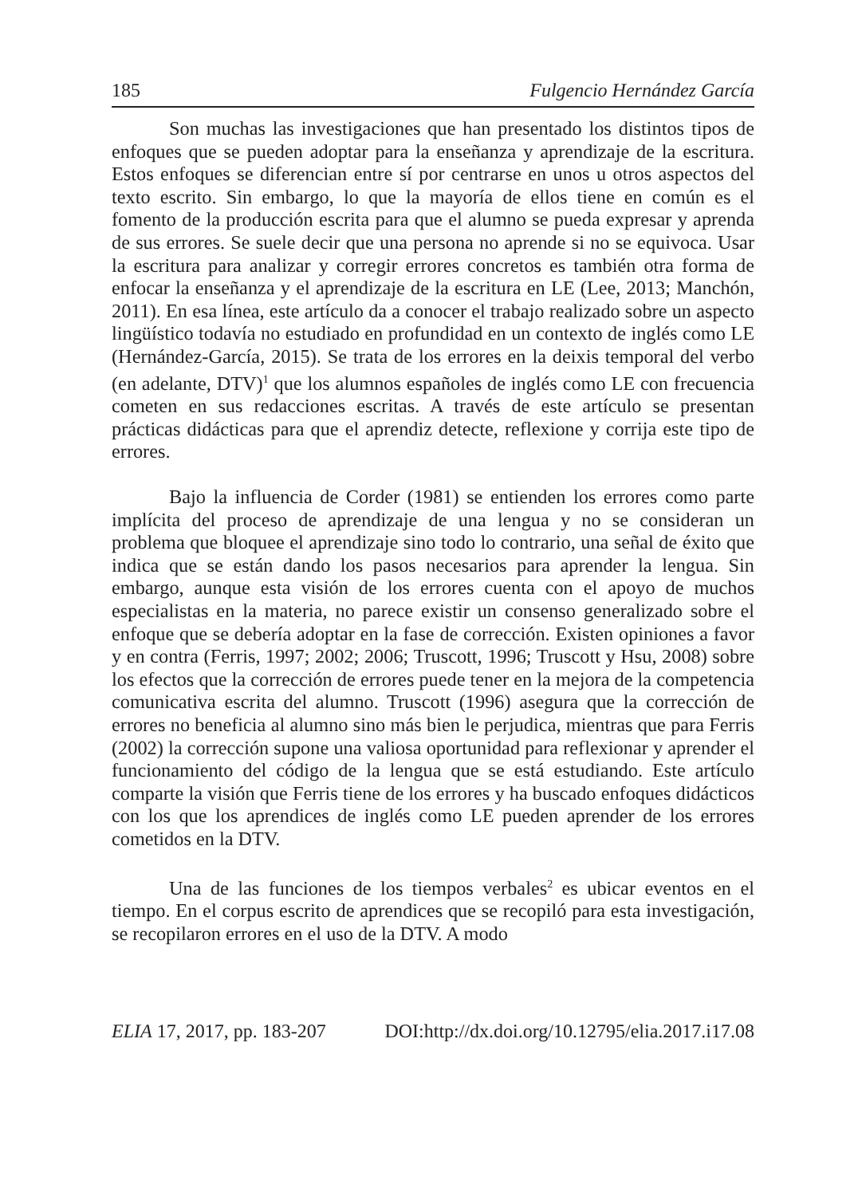185 Fulgencio Hernández García
Son muchas las investigaciones que han presentado los distintos tipos de enfoques que se pueden adoptar para la enseñanza y aprendizaje de la escritura. Estos enfoques se diferencian entre sí por centrarse en unos u otros aspectos del texto escrito. Sin embargo, lo que la mayoría de ellos tiene en común es el fomento de la producción escrita para que el alumno se pueda expresar y aprenda de sus errores. Se suele decir que una persona no aprende si no se equivoca. Usar la escritura para analizar y corregir errores concretos es también otra forma de enfocar la enseñanza y el aprendizaje de la escritura en LE (Lee, 2013; Manchón, 2011). En esa línea, este artículo da a conocer el trabajo realizado sobre un aspecto lingüístico todavía no estudiado en profundidad en un contexto de inglés como LE (Hernández-García, 2015). Se trata de los errores en la deixis temporal del verbo (en adelante, DTV)<sup>1</sup> que los alumnos españoles de inglés como LE con frecuencia cometen en sus redacciones escritas. A través de este artículo se presentan prácticas didácticas para que el aprendiz detecte, reflexione y corrija este tipo de errores.
Bajo la influencia de Corder (1981) se entienden los errores como parte implícita del proceso de aprendizaje de una lengua y no se consideran un problema que bloquee el aprendizaje sino todo lo contrario, una señal de éxito que indica que se están dando los pasos necesarios para aprender la lengua. Sin embargo, aunque esta visión de los errores cuenta con el apoyo de muchos especialistas en la materia, no parece existir un consenso generalizado sobre el enfoque que se debería adoptar en la fase de corrección. Existen opiniones a favor y en contra (Ferris, 1997; 2002; 2006; Truscott, 1996; Truscott y Hsu, 2008) sobre los efectos que la corrección de errores puede tener en la mejora de la competencia comunicativa escrita del alumno. Truscott (1996) asegura que la corrección de errores no beneficia al alumno sino más bien le perjudica, mientras que para Ferris (2002) la corrección supone una valiosa oportunidad para reflexionar y aprender el funcionamiento del código de la lengua que se está estudiando. Este artículo comparte la visión que Ferris tiene de los errores y ha buscado enfoques didácticos con los que los aprendices de inglés como LE pueden aprender de los errores cometidos en la DTV.
Una de las funciones de los tiempos verbales<sup>2</sup> es ubicar eventos en el tiempo. En el corpus escrito de aprendices que se recopiló para esta investigación, se recopilaron errores en el uso de la DTV. A modo
ELIA 17, 2017, pp. 183-207 DOI:http://dx.doi.org/10.12795/elia.2017.i17.08